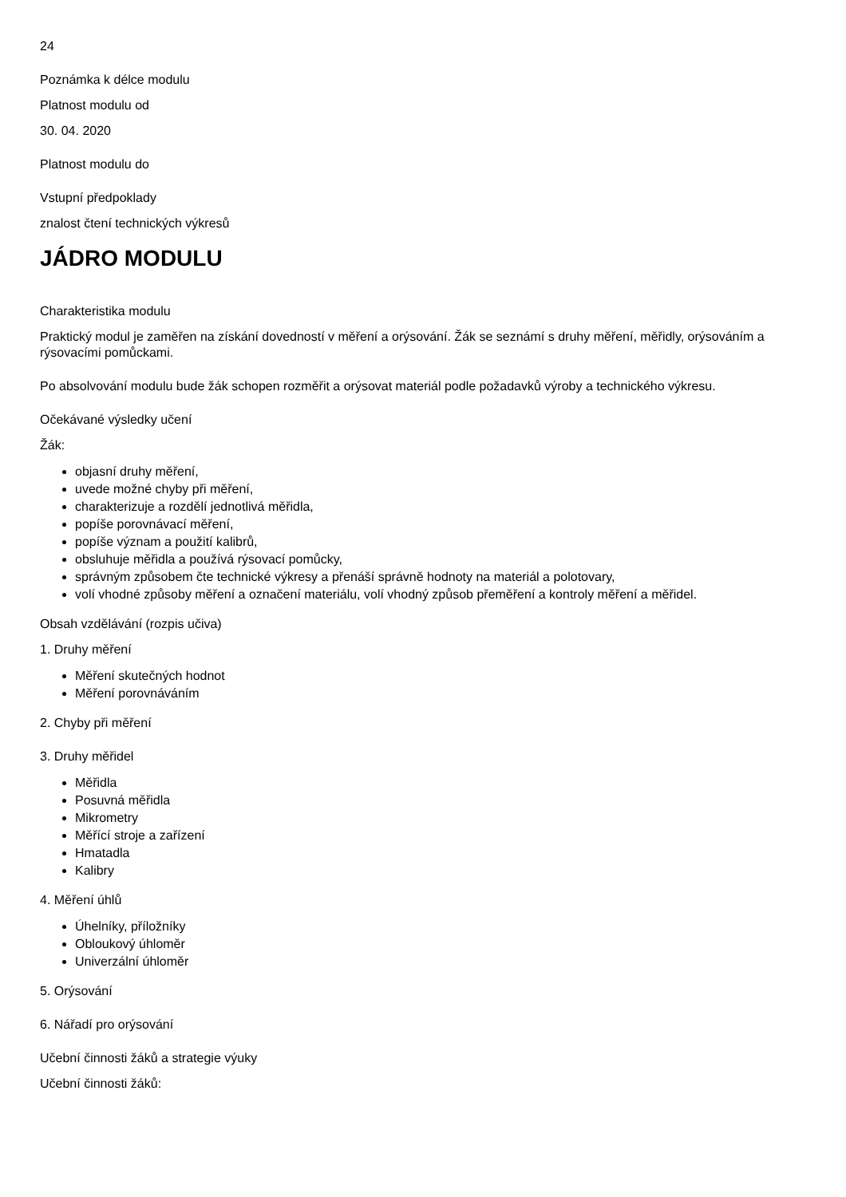24
Poznámka k délce modulu
Platnost modulu od
30. 04. 2020
Platnost modulu do
Vstupní předpoklady
znalost čtení technických výkresů
JÁDRO MODULU
Charakteristika modulu
Praktický modul je zaměřen na získání dovedností v měření a orýsování. Žák se seznámí s druhy měření, měřidly, orýsováním a rýsovacími pomůckami.
Po absolvování modulu bude žák schopen rozměřit a orýsovat materiál podle požadavků výroby a technického výkresu.
Očekávané výsledky učení
Žák:
objasní druhy měření,
uvede možné chyby při měření,
charakterizuje a rozdělí jednotlivá měřidla,
popíše porovnávací měření,
popíše význam a použití kalibrů,
obsluhuje měřidla a používá rýsovací pomůcky,
správným způsobem čte technické výkresy a přenáší správně hodnoty na materiál a polotovary,
volí vhodné způsoby měření a označení materiálu, volí vhodný způsob přeměření a kontroly měření a měřidel.
Obsah vzdělávání (rozpis učiva)
1. Druhy měření
Měření skutečných hodnot
Měření porovnáváním
2. Chyby při měření
3. Druhy měřidel
Měřidla
Posuvná měřidla
Mikrometry
Měřící stroje a zařízení
Hmatadla
Kalibry
4. Měření úhlů
Úhelníky, příložníky
Obloukový úhloměr
Univerzální úhloměr
5. Orýsování
6. Nářadí pro orýsování
Učební činnosti žáků a strategie výuky
Učební činnosti žáků: